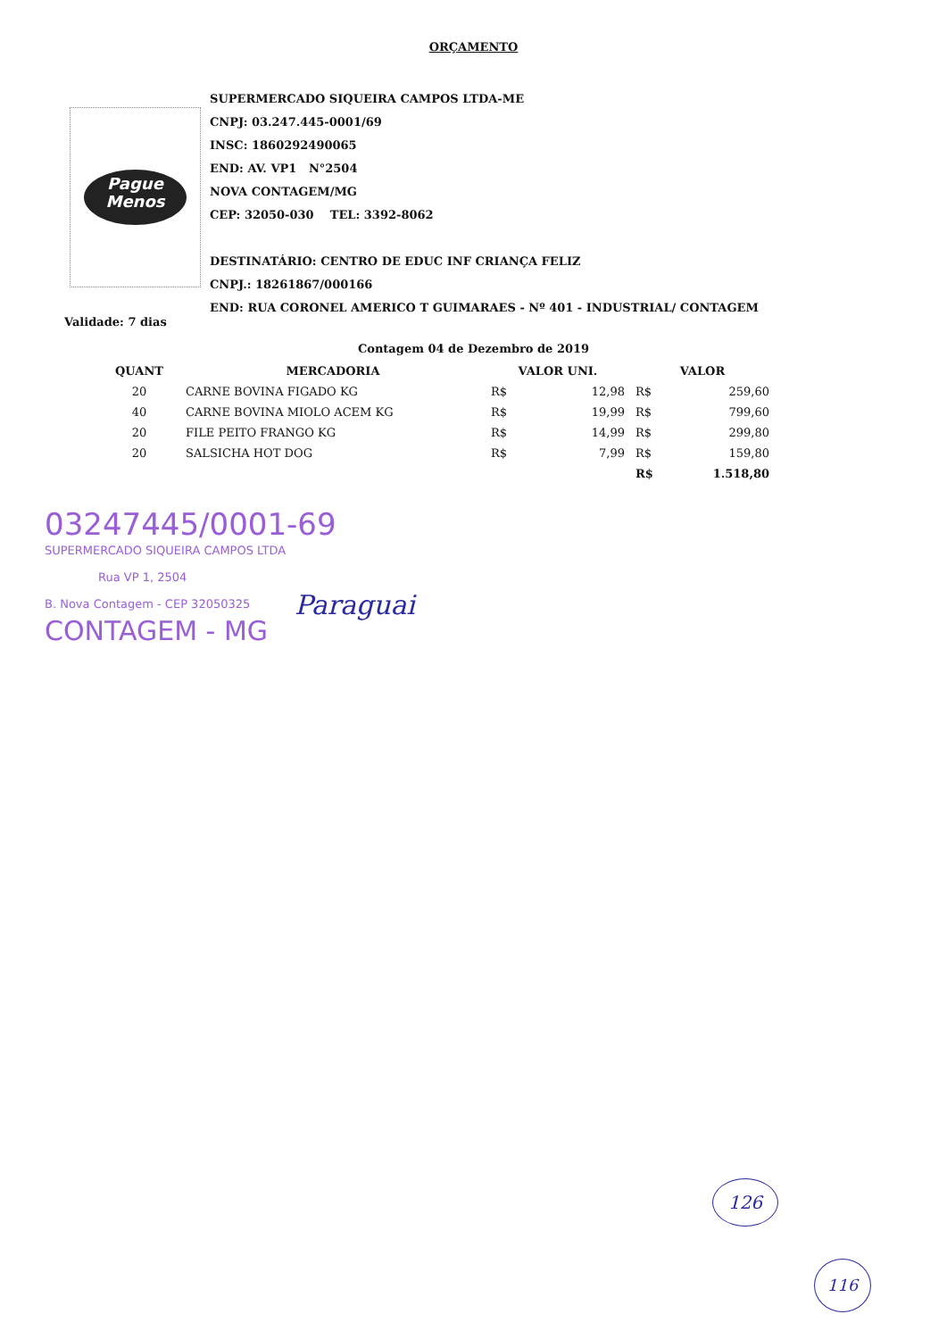ORÇAMENTO
Pague
Menos
SUPERMERCADO SIQUEIRA CAMPOS LTDA-ME
CNPJ: 03.247.445-0001/69
INSC: 1860292490065
END: AV. VP1 N°2504
NOVA CONTAGEM/MG
CEP: 32050-030 TEL: 3392-8062
DESTINATÁRIO: CENTRO DE EDUC INF CRIANÇA FELIZ
CNPJ.: 18261867/000166
END: RUA CORONEL AMERICO T GUIMARAES - Nº 401 - INDUSTRIAL/ CONTAGEM
Validade: 7 dias
Contagem 04 de Dezembro de 2019
| QUANT | MERCADORIA | VALOR UNI. | | VALOR | |
| --- | --- | --- | --- | --- | --- |
| 20 | CARNE BOVINA FIGADO KG | R$ | 12,98 | R$ | 259,60 |
| 40 | CARNE BOVINA MIOLO ACEM KG | R$ | 19,99 | R$ | 799,60 |
| 20 | FILE PEITO FRANGO KG | R$ | 14,99 | R$ | 299,80 |
| 20 | SALSICHA HOT DOG | R$ | 7,99 | R$ | 159,80 |
| | | | | R$ | 1.518,80 |
03247445/0001-69
SUPERMERCADO SIQUEIRA CAMPOS LTDA
Rua VP 1, 2504
B. Nova Contagem - CEP 32050325
CONTAGEM - MG
Paraguai
126
116